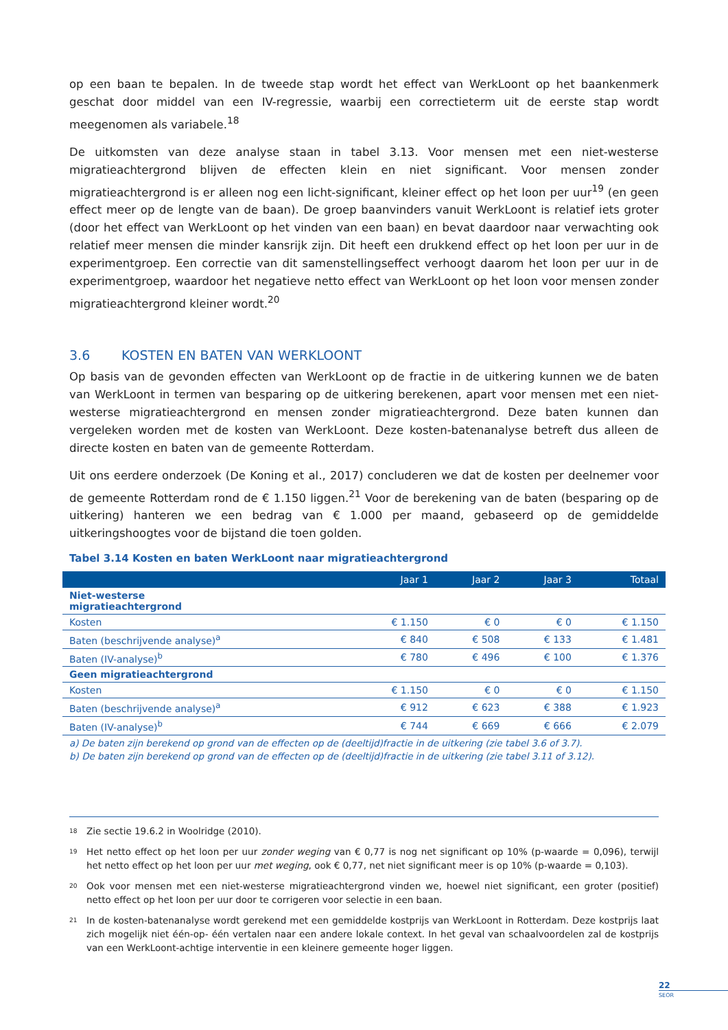op een baan te bepalen. In de tweede stap wordt het effect van WerkLoont op het baankenmerk geschat door middel van een IV-regressie, waarbij een correctieterm uit de eerste stap wordt meegenomen als variabele.<sup>18</sup>
De uitkomsten van deze analyse staan in tabel 3.13. Voor mensen met een niet-westerse migratieachtergrond blijven de effecten klein en niet significant. Voor mensen zonder migratieachtergrond is er alleen nog een licht-significant, kleiner effect op het loon per uur<sup>19</sup> (en geen effect meer op de lengte van de baan). De groep baanvinders vanuit WerkLoont is relatief iets groter (door het effect van WerkLoont op het vinden van een baan) en bevat daardoor naar verwachting ook relatief meer mensen die minder kansrijk zijn. Dit heeft een drukkend effect op het loon per uur in de experimentgroep. Een correctie van dit samenstellingseffect verhoogt daarom het loon per uur in de experimentgroep, waardoor het negatieve netto effect van WerkLoont op het loon voor mensen zonder migratieachtergrond kleiner wordt.<sup>20</sup>
3.6 KOSTEN EN BATEN VAN WERKLOONT
Op basis van de gevonden effecten van WerkLoont op de fractie in de uitkering kunnen we de baten van WerkLoont in termen van besparing op de uitkering berekenen, apart voor mensen met een niet-westerse migratieachtergrond en mensen zonder migratieachtergrond. Deze baten kunnen dan vergeleken worden met de kosten van WerkLoont. Deze kosten-batenanalyse betreft dus alleen de directe kosten en baten van de gemeente Rotterdam.
Uit ons eerdere onderzoek (De Koning et al., 2017) concluderen we dat de kosten per deelnemer voor de gemeente Rotterdam rond de € 1.150 liggen.<sup>21</sup> Voor de berekening van de baten (besparing op de uitkering) hanteren we een bedrag van € 1.000 per maand, gebaseerd op de gemiddelde uitkeringshoogtes voor de bijstand die toen golden.
Tabel 3.14 Kosten en baten WerkLoont naar migratieachtergrond
| | Jaar 1 | Jaar 2 | Jaar 3 | Totaal |
| --- | --- | --- | --- | --- |
| Niet-westerse migratieachtergrond | | | | |
| Kosten | € 1.150 | € 0 | € 0 | € 1.150 |
| Baten (beschrijvende analyse)<sup>a</sup> | € 840 | € 508 | € 133 | € 1.481 |
| Baten (IV-analyse)<sup>b</sup> | € 780 | € 496 | € 100 | € 1.376 |
| Geen migratieachtergrond | | | | |
| Kosten | € 1.150 | € 0 | € 0 | € 1.150 |
| Baten (beschrijvende analyse)<sup>a</sup> | € 912 | € 623 | € 388 | € 1.923 |
| Baten (IV-analyse)<sup>b</sup> | € 744 | € 669 | € 666 | € 2.079 |
a) De baten zijn berekend op grond van de effecten op de (deeltijd)fractie in de uitkering (zie tabel 3.6 of 3.7).
b) De baten zijn berekend op grond van de effecten op de (deeltijd)fractie in de uitkering (zie tabel 3.11 of 3.12).
<sup>18</sup> Zie sectie 19.6.2 in Woolridge (2010).
<sup>19</sup> Het netto effect op het loon per uur zonder weging van € 0,77 is nog net significant op 10% (p-waarde = 0,096), terwijl het netto effect op het loon per uur met weging, ook € 0,77, net niet significant meer is op 10% (p-waarde = 0,103).
<sup>20</sup> Ook voor mensen met een niet-westerse migratieachtergrond vinden we, hoewel niet significant, een groter (positief) netto effect op het loon per uur door te corrigeren voor selectie in een baan.
<sup>21</sup> In de kosten-batenanalyse wordt gerekend met een gemiddelde kostprijs van WerkLoont in Rotterdam. Deze kostprijs laat zich mogelijk niet één-op- één vertalen naar een andere lokale context. In het geval van schaalvoordelen zal de kostprijs van een WerkLoont-achtige interventie in een kleinere gemeente hoger liggen.
22
SEOR